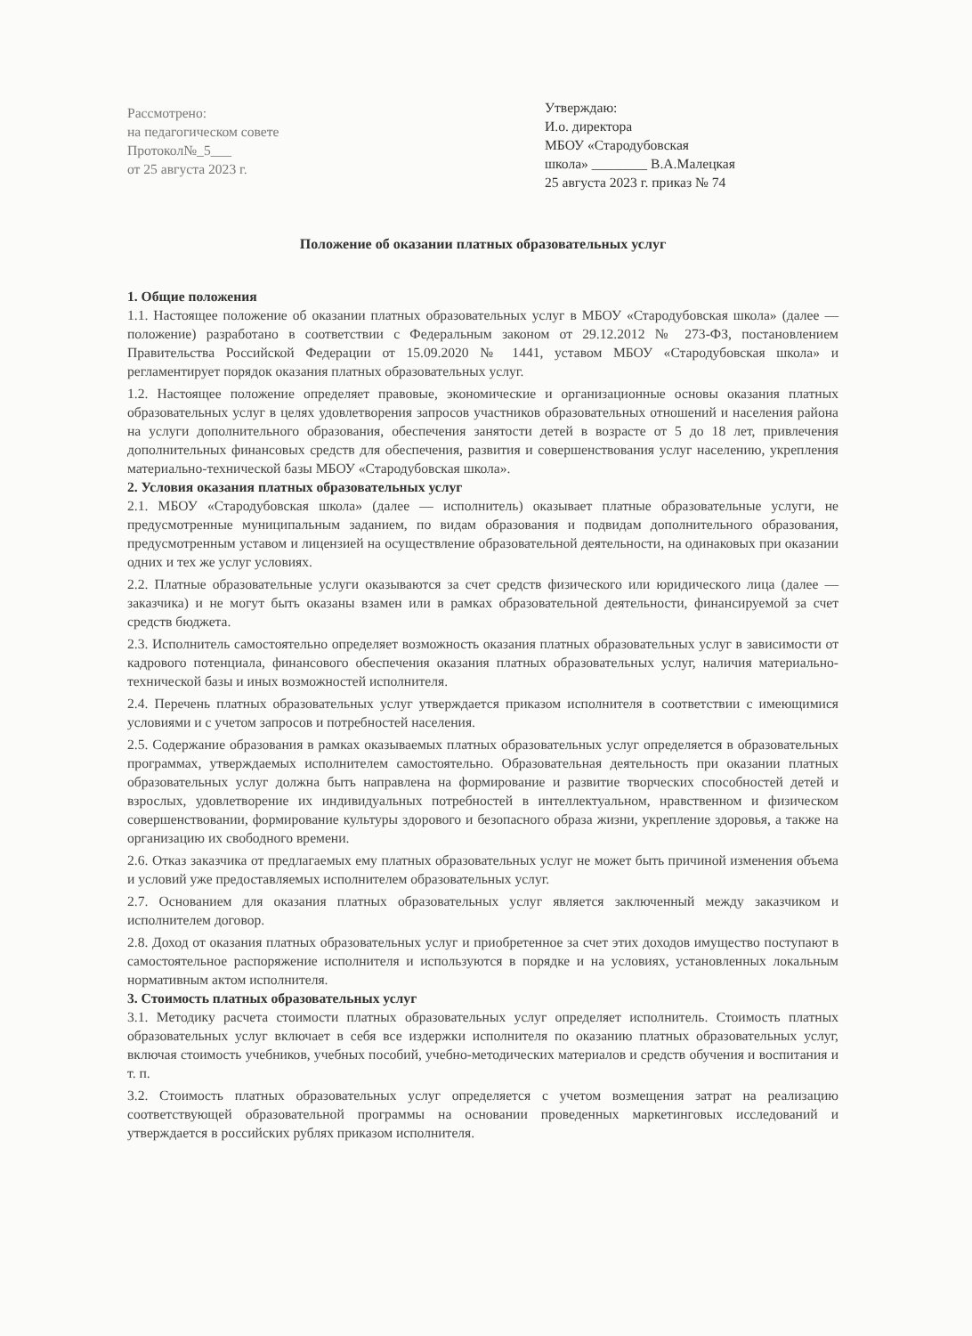Рассмотрено:
на педагогическом совете
Протокол№_5___
от 25 августа 2023 г.
Утверждаю:
И.о. директора
МБОУ «Стародубовская
школа» ________ В.А.Малецкая
25 августа 2023 г. приказ № 74
Положение об оказании платных образовательных услуг
1. Общие положения
1.1. Настоящее положение об оказании платных образовательных услуг в МБОУ «Стародубовская школа» (далее — положение) разработано в соответствии с Федеральным законом от 29.12.2012 № 273-ФЗ, постановлением Правительства Российской Федерации от 15.09.2020 № 1441, уставом МБОУ «Стародубовская школа» и регламентирует порядок оказания платных образовательных услуг.
1.2. Настоящее положение определяет правовые, экономические и организационные основы оказания платных образовательных услуг в целях удовлетворения запросов участников образовательных отношений и населения района на услуги дополнительного образования, обеспечения занятости детей в возрасте от 5 до 18 лет, привлечения дополнительных финансовых средств для обеспечения, развития и совершенствования услуг населению, укрепления материально-технической базы МБОУ «Стародубовская школа».
2. Условия оказания платных образовательных услуг
2.1. МБОУ «Стародубовская школа» (далее — исполнитель) оказывает платные образовательные услуги, не предусмотренные муниципальным заданием, по видам образования и подвидам дополнительного образования, предусмотренным уставом и лицензией на осуществление образовательной деятельности, на одинаковых при оказании одних и тех же услуг условиях.
2.2. Платные образовательные услуги оказываются за счет средств физического или юридического лица (далее — заказчика) и не могут быть оказаны взамен или в рамках образовательной деятельности, финансируемой за счет средств бюджета.
2.3. Исполнитель самостоятельно определяет возможность оказания платных образовательных услуг в зависимости от кадрового потенциала, финансового обеспечения оказания платных образовательных услуг, наличия материально-технической базы и иных возможностей исполнителя.
2.4. Перечень платных образовательных услуг утверждается приказом исполнителя в соответствии с имеющимися условиями и с учетом запросов и потребностей населения.
2.5. Содержание образования в рамках оказываемых платных образовательных услуг определяется в образовательных программах, утверждаемых исполнителем самостоятельно. Образовательная деятельность при оказании платных образовательных услуг должна быть направлена на формирование и развитие творческих способностей детей и взрослых, удовлетворение их индивидуальных потребностей в интеллектуальном, нравственном и физическом совершенствовании, формирование культуры здорового и безопасного образа жизни, укрепление здоровья, а также на организацию их свободного времени.
2.6. Отказ заказчика от предлагаемых ему платных образовательных услуг не может быть причиной изменения объема и условий уже предоставляемых исполнителем образовательных услуг.
2.7. Основанием для оказания платных образовательных услуг является заключенный между заказчиком и исполнителем договор.
2.8. Доход от оказания платных образовательных услуг и приобретенное за счет этих доходов имущество поступают в самостоятельное распоряжение исполнителя и используются в порядке и на условиях, установленных локальным нормативным актом исполнителя.
3. Стоимость платных образовательных услуг
3.1. Методику расчета стоимости платных образовательных услуг определяет исполнитель. Стоимость платных образовательных услуг включает в себя все издержки исполнителя по оказанию платных образовательных услуг, включая стоимость учебников, учебных пособий, учебно-методических материалов и средств обучения и воспитания и т. п.
3.2. Стоимость платных образовательных услуг определяется с учетом возмещения затрат на реализацию соответствующей образовательной программы на основании проведенных маркетинговых исследований и утверждается в российских рублях приказом исполнителя.